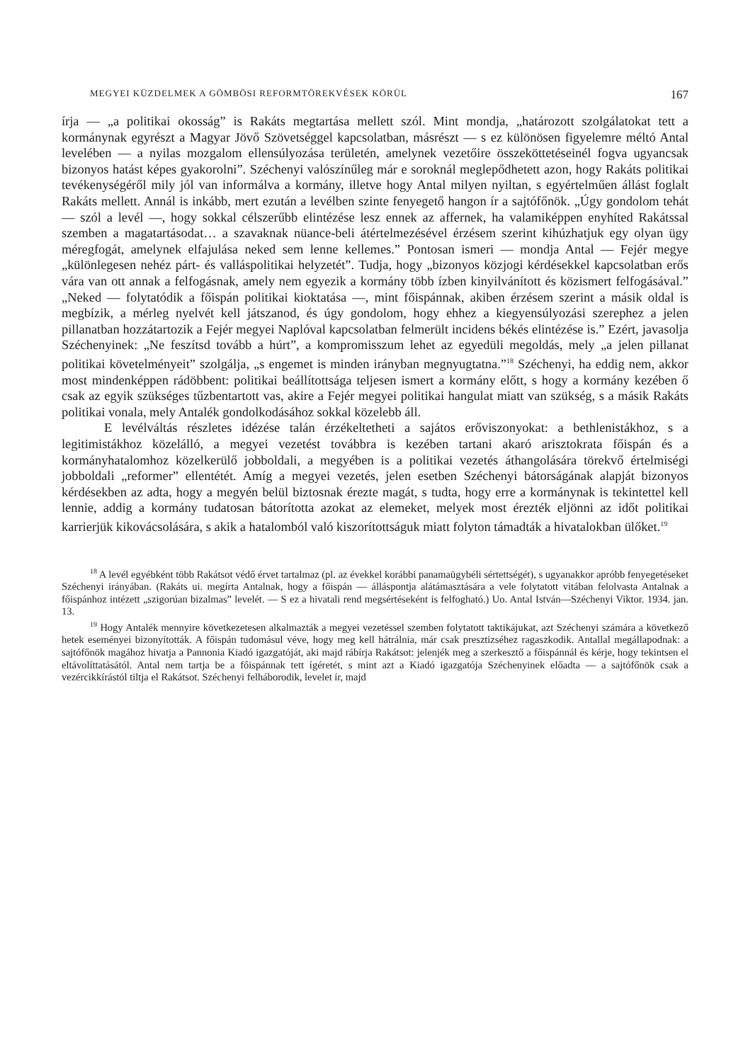MEGYEI KÜZDELMEK A GÖMBÖSI REFORMTÖREKVÉSEK KÖRÜL 167
írja — „a politikai okosság” is Rakáts megtartása mellett szól. Mint mondja, „határozott szolgálatokat tett a kormánynak egyrészt a Magyar Jövő Szövetséggel kapcsolatban, másrészt — s ez különösen figyelemre méltó Antal levelében — a nyilas mozgalom ellensúlyozása területén, amelynek vezetőire összeköttetéseinél fogva ugyancsak bizonyos hatást képes gyakorolni”. Széchenyi valószínűleg már e soroknál meglepődhetett azon, hogy Rakáts politikai tevékenységéről mily jól van informálva a kormány, illetve hogy Antal milyen nyiltan, s egyértelműen állást foglalt Rakáts mellett. Annál is inkább, mert ezután a levélben szinte fenyegető hangon ír a sajtófőnök. „Úgy gondolom tehát — szól a levél —, hogy sokkal célszerűbb elintézése lesz ennek az affernek, ha valamiképpen enyhíted Rakátssal szemben a magatartásodat… a szavaknak nüance-beli átértelmezésével érzésem szerint kihúzhatjuk egy olyan ügy méregfogát, amelynek elfajulása neked sem lenne kellemes.” Pontosan ismeri — mondja Antal — Fejér megye „különlegesen nehéz párt- és valláspolitikai helyzetét”. Tudja, hogy „bizonyos közjogi kérdésekkel kapcsolatban erős vára van ott annak a felfogásnak, amely nem egyezik a kormány több ízben kinyilvánított és közismert felfogásával.” „Neked — folytatódik a főispán politikai kioktatása —, mint főispánnak, akiben érzésem szerint a másik oldal is megbízik, a mérleg nyelvét kell játszanod, és úgy gondolom, hogy ehhez a kiegyensúlyozási szerephez a jelen pillanatban hozzátartozik a Fejér megyei Naplóval kapcsolatban felmerült incidens békés elintézése is.” Ezért, javasolja Széchenyinek: „Ne feszítsd tovább a húrt”, a kompromisszum lehet az egyedüli megoldás, mely „a jelen pillanat politikai követelményeit” szolgálja, „s engemet is minden irányban megnyugtatna.”<sup>18</sup> Széchenyi, ha eddig nem, akkor most mindenképpen rádöbbent: politikai beállítottsága teljesen ismert a kormány előtt, s hogy a kormány kezében ő csak az egyik szükséges tűzbentartott vas, akire a Fejér megyei politikai hangulat miatt van szükség, s a másik Rakáts politikai vonala, mely Antalék gondolkodásához sokkal közelebb áll.
E levélváltás részletes idézése talán érzékeltetheti a sajátos erőviszonyokat: a bethlenistákhoz, s a legitimistákhoz közelálló, a megyei vezetést továbbra is kezében tartani akaró arisztokrata főispán és a kormányhatalomhoz közelkerülő jobboldali, a megyében is a politikai vezetés áthangolására törekvő értelmiségi jobboldali „reformer” ellentétét. Amíg a megyei vezetés, jelen esetben Széchenyi bátorságának alapját bizonyos kérdésekben az adta, hogy a megyén belül biztosnak érezte magát, s tudta, hogy erre a kormánynak is tekintettel kell lennie, addig a kormány tudatosan bátorította azokat az elemeket, melyek most érezték eljönni az időt politikai karrierjük kikovácsolására, s akik a hatalomból való kiszorítottságuk miatt folyton támadták a hivatalokban ülőket.<sup>19</sup>
<sup>18</sup> A levél egyébként több Rakátsot védő érvet tartalmaz (pl. az évekkel korábbi panamaügybéli sértettségét), s ugyanakkor apróbb fenyegetéseket Széchenyi irányában. (Rakáts ui. megírta Antalnak, hogy a főispán — álláspontja alátámasztására a vele folytatott vitában felolvasta Antalnak a főispánhoz intézett „szigorúan bizalmas” levelét. — S ez a hivatali rend megsértéseként is felfogható.) Uo. Antal István—Széchenyi Viktor. 1934. jan. 13.
<sup>19</sup> Hogy Antalék mennyire következetesen alkalmazták a megyei vezetéssel szemben folytatott taktikájukat, azt Széchenyi számára a következő hetek eseményei bizonyították. A főispán tudomásul véve, hogy meg kell hátrálnia, már csak presztizséhez ragaszkodik. Antallal megállapodnak: a sajtófőnök magához hivatja a Pannonia Kiadó igazgatóját, aki majd rábírja Rakátsot: jelenjék meg a szerkesztő a főispánnál és kérje, hogy tekintsen el eltávolíttatásától. Antal nem tartja be a főispánnak tett ígéretét, s mint azt a Kiadó igazgatója Széchenyinek előadta — a sajtófőnök csak a vezércikkírástól tiltja el Rakátsot. Széchenyi felháborodik, levelet ír, majd